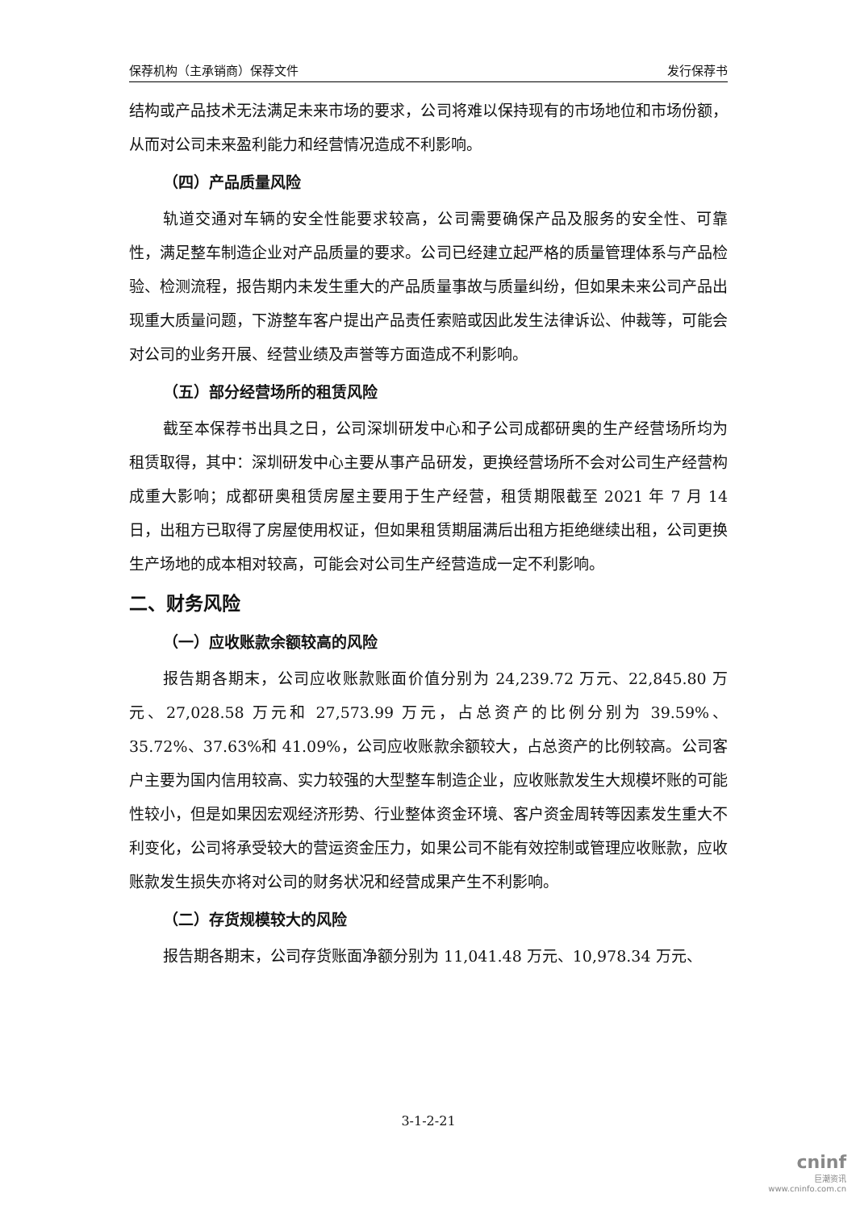保荐机构（主承销商）保荐文件 发行保荐书
结构或产品技术无法满足未来市场的要求，公司将难以保持现有的市场地位和市场份额，从而对公司未来盈利能力和经营情况造成不利影响。
（四）产品质量风险
轨道交通对车辆的安全性能要求较高，公司需要确保产品及服务的安全性、可靠性，满足整车制造企业对产品质量的要求。公司已经建立起严格的质量管理体系与产品检验、检测流程，报告期内未发生重大的产品质量事故与质量纠纷，但如果未来公司产品出现重大质量问题，下游整车客户提出产品责任索赔或因此发生法律诉讼、仲裁等，可能会对公司的业务开展、经营业绩及声誉等方面造成不利影响。
（五）部分经营场所的租赁风险
截至本保荐书出具之日，公司深圳研发中心和子公司成都研奥的生产经营场所均为租赁取得，其中：深圳研发中心主要从事产品研发，更换经营场所不会对公司生产经营构成重大影响；成都研奥租赁房屋主要用于生产经营，租赁期限截至 2021 年 7 月 14 日，出租方已取得了房屋使用权证，但如果租赁期届满后出租方拒绝继续出租，公司更换生产场地的成本相对较高，可能会对公司生产经营造成一定不利影响。
二、财务风险
（一）应收账款余额较高的风险
报告期各期末，公司应收账款账面价值分别为 24,239.72 万元、22,845.80 万元、27,028.58 万元和 27,573.99 万元，占总资产的比例分别为 39.59%、35.72%、37.63%和 41.09%，公司应收账款余额较大，占总资产的比例较高。公司客户主要为国内信用较高、实力较强的大型整车制造企业，应收账款发生大规模坏账的可能性较小，但是如果因宏观经济形势、行业整体资金环境、客户资金周转等因素发生重大不利变化，公司将承受较大的营运资金压力，如果公司不能有效控制或管理应收账款，应收账款发生损失亦将对公司的财务状况和经营成果产生不利影响。
（二）存货规模较大的风险
报告期各期末，公司存货账面净额分别为 11,041.48 万元、10,978.34 万元、
3-1-2-21
cninf
巨潮资讯
www.cninfo.com.cn